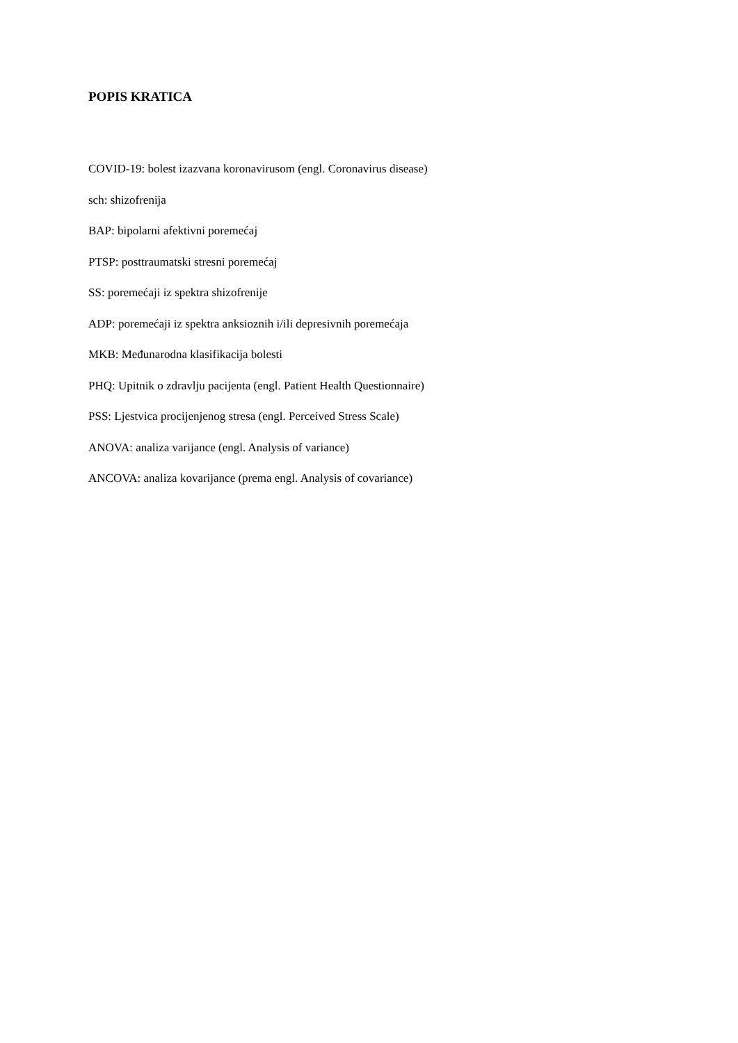POPIS KRATICA
COVID-19: bolest izazvana koronavirusom (engl. Coronavirus disease)
sch: shizofrenija
BAP: bipolarni afektivni poremećaj
PTSP: posttraumatski stresni poremećaj
SS: poremećaji iz spektra shizofrenije
ADP: poremećaji iz spektra anksioznih i/ili depresivnih poremećaja
MKB: Međunarodna klasifikacija bolesti
PHQ: Upitnik o zdravlju pacijenta (engl. Patient Health Questionnaire)
PSS: Ljestvica procijenjenog stresa (engl. Perceived Stress Scale)
ANOVA: analiza varijance (engl. Analysis of variance)
ANCOVA: analiza kovarijance (prema engl. Analysis of covariance)